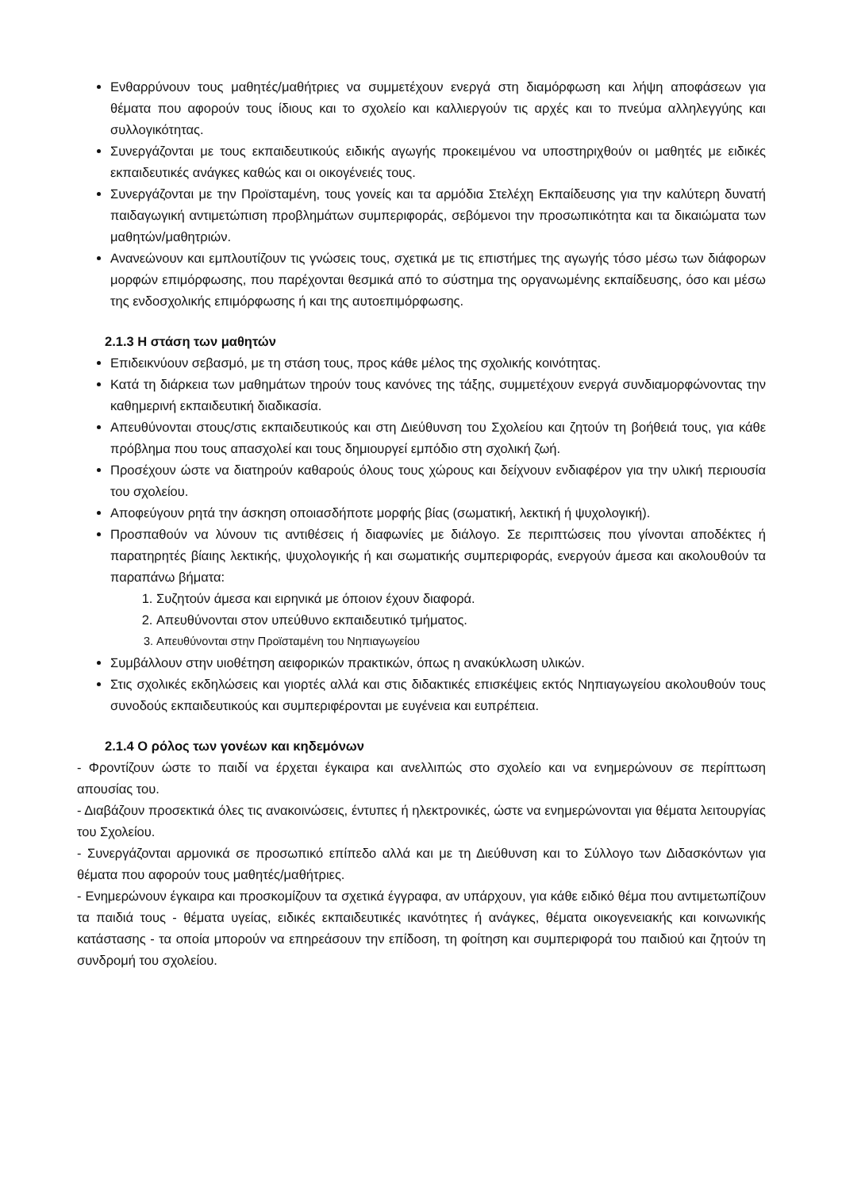Ενθαρρύνουν τους μαθητές/μαθήτριες να συμμετέχουν ενεργά στη διαμόρφωση και λήψη αποφάσεων για θέματα που αφορούν τους ίδιους και το σχολείο και καλλιεργούν τις αρχές και το πνεύμα αλληλεγγύης και συλλογικότητας.
Συνεργάζονται με τους εκπαιδευτικούς ειδικής αγωγής προκειμένου να υποστηριχθούν οι μαθητές με ειδικές εκπαιδευτικές ανάγκες καθώς και οι οικογένειές τους.
Συνεργάζονται με την Προϊσταμένη, τους γονείς και τα αρμόδια Στελέχη Εκπαίδευσης για την καλύτερη δυνατή παιδαγωγική αντιμετώπιση προβλημάτων συμπεριφοράς, σεβόμενοι την προσωπικότητα και τα δικαιώματα των μαθητών/μαθητριών.
Ανανεώνουν και εμπλουτίζουν τις γνώσεις τους, σχετικά με τις επιστήμες της αγωγής τόσο μέσω των διάφορων μορφών επιμόρφωσης, που παρέχονται θεσμικά από το σύστημα της οργανωμένης εκπαίδευσης, όσο και μέσω της ενδοσχολικής επιμόρφωσης ή και της αυτοεπιμόρφωσης.
2.1.3 Η στάση των μαθητών
Επιδεικνύουν σεβασμό, με τη στάση τους, προς κάθε μέλος της σχολικής κοινότητας.
Κατά τη διάρκεια των μαθημάτων τηρούν τους κανόνες της τάξης, συμμετέχουν ενεργά συνδιαμορφώνοντας την καθημερινή εκπαιδευτική διαδικασία.
Απευθύνονται στους/στις εκπαιδευτικούς και στη Διεύθυνση του Σχολείου και ζητούν τη βοήθειά τους, για κάθε πρόβλημα που τους απασχολεί και τους δημιουργεί εμπόδιο στη σχολική ζωή.
Προσέχουν ώστε να διατηρούν καθαρούς όλους τους χώρους και δείχνουν ενδιαφέρον για την υλική περιουσία του σχολείου.
Αποφεύγουν ρητά την άσκηση οποιασδήποτε μορφής βίας (σωματική, λεκτική ή ψυχολογική).
Προσπαθούν να λύνουν τις αντιθέσεις ή διαφωνίες με διάλογο. Σε περιπτώσεις που γίνονται αποδέκτες ή παρατηρητές βίαιης λεκτικής, ψυχολογικής ή και σωματικής συμπεριφοράς, ενεργούν άμεσα και ακολουθούν τα παραπάνω βήματα:
1. Συζητούν άμεσα και ειρηνικά με όποιον έχουν διαφορά.
2. Απευθύνονται στον υπεύθυνο εκπαιδευτικό τμήματος.
3. Απευθύνονται στην Προϊσταμένη του Νηπιαγωγείου
Συμβάλλουν στην υιοθέτηση αειφορικών πρακτικών, όπως η ανακύκλωση υλικών.
Στις σχολικές εκδηλώσεις και γιορτές αλλά και στις διδακτικές επισκέψεις εκτός Νηπιαγωγείου ακολουθούν τους συνοδούς εκπαιδευτικούς και συμπεριφέρονται με ευγένεια και ευπρέπεια.
2.1.4 Ο ρόλος των γονέων και κηδεμόνων
- Φροντίζουν ώστε το παιδί να έρχεται έγκαιρα και ανελλιπώς στο σχολείο και να ενημερώνουν σε περίπτωση απουσίας του.
- Διαβάζουν προσεκτικά όλες τις ανακοινώσεις, έντυπες ή ηλεκτρονικές, ώστε να ενημερώνονται για θέματα λειτουργίας του Σχολείου.
- Συνεργάζονται αρμονικά σε προσωπικό επίπεδο αλλά και με τη Διεύθυνση και το Σύλλογο των Διδασκόντων για θέματα που αφορούν τους μαθητές/μαθήτριες.
- Ενημερώνουν έγκαιρα και προσκομίζουν τα σχετικά έγγραφα, αν υπάρχουν, για κάθε ειδικό θέμα που αντιμετωπίζουν τα παιδιά τους - θέματα υγείας, ειδικές εκπαιδευτικές ικανότητες ή ανάγκες, θέματα οικογενειακής και κοινωνικής κατάστασης - τα οποία μπορούν να επηρεάσουν την επίδοση, τη φοίτηση και συμπεριφορά του παιδιού και ζητούν τη συνδρομή του σχολείου.